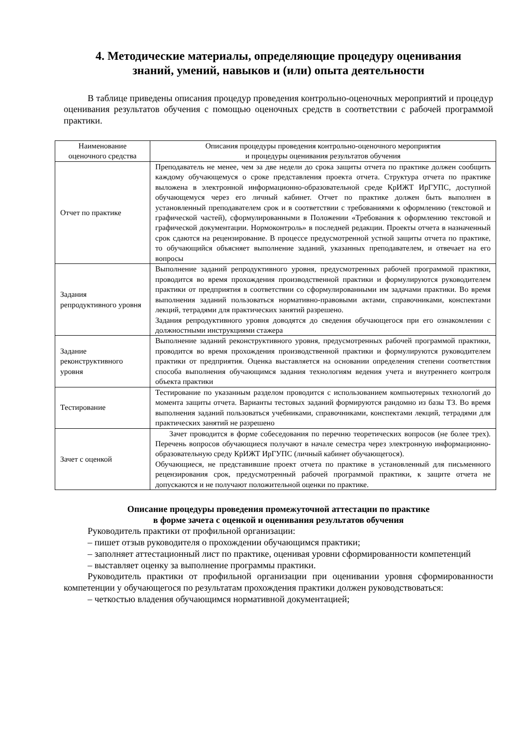4. Методические материалы, определяющие процедуру оценивания
знаний, умений, навыков и (или) опыта деятельности
В таблице приведены описания процедур проведения контрольно-оценочных мероприятий и процедур оценивания результатов обучения с помощью оценочных средств в соответствии с рабочей программой практики.
| Наименование оценочного средства | Описания процедуры проведения контрольно-оценочного мероприятия и процедуры оценивания результатов обучения |
| --- | --- |
| Отчет по практике | Преподаватель не менее, чем за две недели до срока защиты отчета по практике должен сообщить каждому обучающемуся о сроке представления проекта отчета. Структура отчета по практике выложена в электронной информационно-образовательной среде КрИЖТ ИрГУПС, доступной обучающемуся через его личный кабинет. Отчет по практике должен быть выполнен в установленный преподавателем срок и в соответствии с требованиями к оформлению (текстовой и графической частей), сформулированными в Положении «Требования к оформлению текстовой и графической документации. Нормоконтроль» в последней редакции. Проекты отчета в назначенный срок сдаются на рецензирование. В процессе предусмотренной устной защиты отчета по практике, то обучающийся объясняет выполнение заданий, указанных преподавателем, и отвечает на его вопросы |
| Задания репродуктивного уровня | Выполнение заданий репродуктивного уровня, предусмотренных рабочей программой практики, проводится во время прохождения производственной практики и формулируются руководителем практики от предприятия в соответствии со сформулированными им задачами практики. Во время выполнения заданий пользоваться нормативно-правовыми актами, справочниками, конспектами лекций, тетрадями для практических занятий разрешено. Задания репродуктивного уровня доводятся до сведения обучающегося при его ознакомлении с должностными инструкциями стажера |
| Задание реконструктивного уровня | Выполнение заданий реконструктивного уровня, предусмотренных рабочей программой практики, проводится во время прохождения производственной практики и формулируются руководителем практики от предприятия. Оценка выставляется на основании определения степени соответствия способа выполнения обучающимся задания технологиям ведения учета и внутреннего контроля объекта практики |
| Тестирование | Тестирование по указанным разделом проводится с использованием компьютерных технологий до момента защиты отчета. Варианты тестовых заданий формируются рандомно из базы ТЗ. Во время выполнения заданий пользоваться учебниками, справочниками, конспектами лекций, тетрадями для практических занятий не разрешено |
| Зачет с оценкой | Зачет проводится в форме собеседования по перечню теоретических вопросов (не более трех). Перечень вопросов обучающиеся получают в начале семестра через электронную информационно-образовательную среду КрИЖТ ИрГУПС (личный кабинет обучающегося). Обучающиеся, не представившие проект отчета по практике в установленный для письменного рецензирования срок, предусмотренный рабочей программой практики, к защите отчета не допускаются и не получают положительной оценки по практике. |
Описание процедуры проведения промежуточной аттестации по практике
в форме зачета с оценкой и оценивания результатов обучения
Руководитель практики от профильной организации:
– пишет отзыв руководителя о прохождении обучающимся практики;
– заполняет аттестационный лист по практике, оценивая уровни сформированности компетенций
– выставляет оценку за выполнение программы практики.
Руководитель практики от профильной организации при оценивании уровня сформированности компетенции у обучающегося по результатам прохождения практики должен руководствоваться:
– четкостью владения обучающимся нормативной документацией;